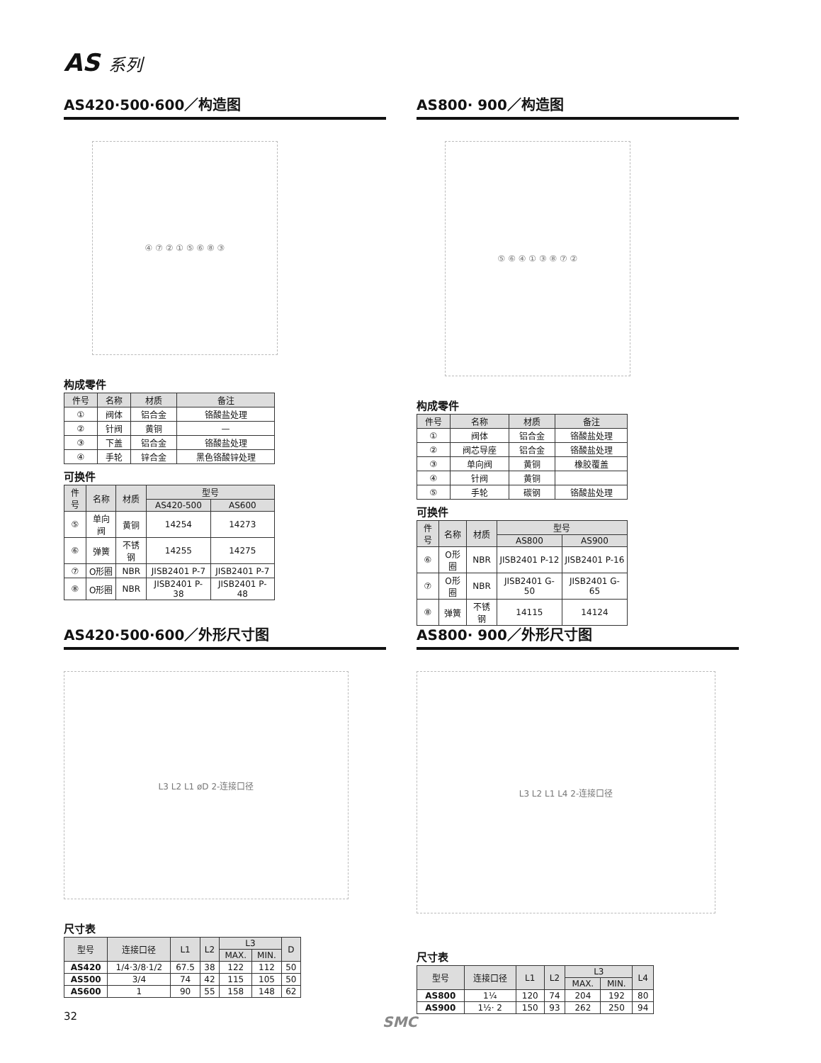AS 系列
AS420·500·600／构造图
④ ⑦ ② ① ⑤ ⑥ ⑧ ③
构成零件
| 件号 | 名称 | 材质 | 备注 |
| --- | --- | --- | --- |
| ① | 阀体 | 铝合金 | 铬酸盐处理 |
| ② | 针阀 | 黄铜 | — |
| ③ | 下盖 | 铝合金 | 铬酸盐处理 |
| ④ | 手轮 | 锌合金 | 黑色铬酸锌处理 |
可换件
| 件号 | 名称 | 材质 | 型号 | |
| --- | --- | --- | --- | --- |
| | | | AS420-500 | AS600 |
| ⑤ | 单向阀 | 黄铜 | 14254 | 14273 |
| ⑥ | 弹簧 | 不锈钢 | 14255 | 14275 |
| ⑦ | O形圈 | NBR | JISB2401 P-7 | JISB2401 P-7 |
| ⑧ | O形圈 | NBR | JISB2401 P-38 | JISB2401 P-48 |
AS800· 900／构造图
⑤ ⑥ ④ ① ③ ⑧ ⑦ ②
构成零件
| 件号 | 名称 | 材质 | 备注 |
| --- | --- | --- | --- |
| ① | 阀体 | 铝合金 | 铬酸盐处理 |
| ② | 阀芯导座 | 铝合金 | 铬酸盐处理 |
| ③ | 单向阀 | 黄铜 | 橡胶覆盖 |
| ④ | 针阀 | 黄铜 | |
| ⑤ | 手轮 | 碳钢 | 铬酸盐处理 |
可换件
| 件号 | 名称 | 材质 | 型号 | |
| --- | --- | --- | --- | --- |
| | | | AS800 | AS900 |
| ⑥ | O形圈 | NBR | JISB2401 P-12 | JISB2401 P-16 |
| ⑦ | O形圈 | NBR | JISB2401 G-50 | JISB2401 G-65 |
| ⑧ | 弹簧 | 不锈钢 | 14115 | 14124 |
AS420·500·600／外形尺寸图
L3 L2 L1 øD 2-连接口径
尺寸表
| 型号 | 连接口径 | L1 | L2 | L3 | | D |
| --- | --- | --- | --- | --- | --- | --- |
| | | | | MAX. | MIN. | |
| AS420 | 1/4·3/8·1/2 | 67.5 | 38 | 122 | 112 | 50 |
| AS500 | 3/4 | 74 | 42 | 115 | 105 | 50 |
| AS600 | 1 | 90 | 55 | 158 | 148 | 62 |
AS800· 900／外形尺寸图
L3 L2 L1 L4 2-连接口径
尺寸表
| 型号 | 连接口径 | L1 | L2 | L3 | | L4 |
| --- | --- | --- | --- | --- | --- | --- |
| | | | | MAX. | MIN. | |
| AS800 | 1¼ | 120 | 74 | 204 | 192 | 80 |
| AS900 | 1½· 2 | 150 | 93 | 262 | 250 | 94 |
32 SMC